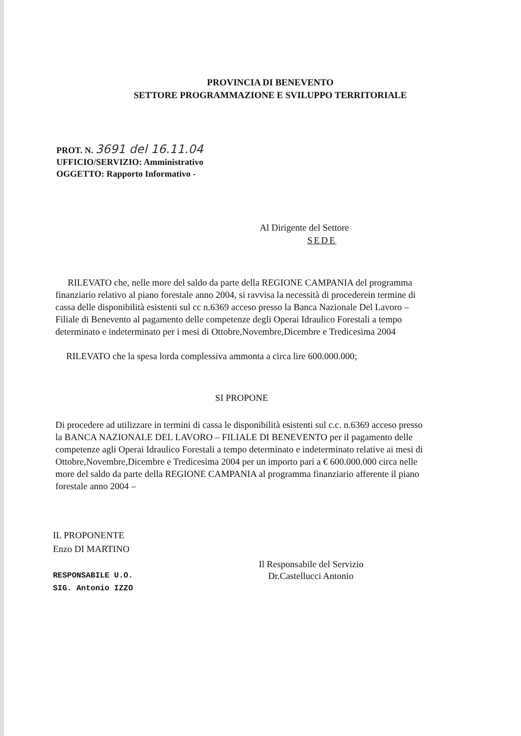PROVINCIA DI BENEVENTO
SETTORE PROGRAMMAZIONE E SVILUPPO TERRITORIALE
PROT. N. 3691 del 16.11.04
UFFICIO/SERVIZIO: Amministrativo
OGGETTO: Rapporto Informativo -
Al Dirigente del Settore
SEDE
RILEVATO che, nelle more del saldo da parte della REGIONE CAMPANIA del programma finanziario relativo al piano forestale anno 2004, si ravvisa la necessità di procederein termine di cassa delle disponibilità esistenti sul cc n.6369 acceso presso la Banca Nazionale Del Lavoro –Filiale di Benevento al pagamento delle competenze degli Operai Idraulico Forestali a tempo determinato e indeterminato per i mesi di Ottobre,Novembre,Dicembre e Tredicesima 2004
RILEVATO che la spesa lorda complessiva ammonta a circa lire 600.000.000;
SI PROPONE
Di procedere ad utilizzare in termini di cassa le disponibilità esistenti sul c.c. n.6369 acceso presso la BANCA NAZIONALE DEL LAVORO – FILIALE DI BENEVENTO per il pagamento delle competenze agli Operai Idraulico Forestali a tempo determinato e indeterminato relative ai mesi di Ottobre,Novembre,Dicembre e Tredicesima 2004 per un importo pari a € 600.000.000 circa nelle more del saldo da parte della REGIONE CAMPANIA al programma finanziario afferente il piano forestale anno 2004 –
IL PROPONENTE
Enzo DI MARTINO
RESPONSABILE U.O.
SIG. Antonio IZZO
Il Responsabile del Servizio
Dr.Castellucci Antonio